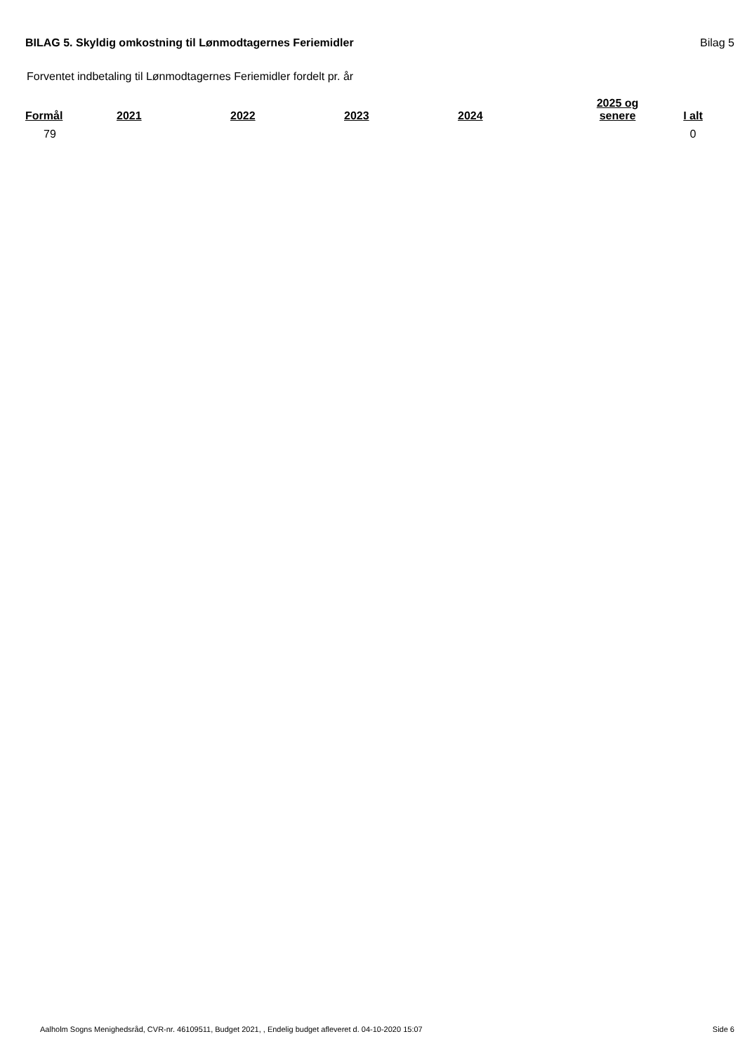BILAG 5. Skyldig omkostning til Lønmodtagernes Feriemidler Bilag 5
Forventet indbetaling til Lønmodtagernes Feriemidler fordelt pr. år
| Formål | 2021 | 2022 | 2023 | 2024 | 2025 og senere | I alt |
| --- | --- | --- | --- | --- | --- | --- |
| 79 | | | | | | 0 |
Aalholm Sogns Menighedsråd, CVR-nr. 46109511, Budget 2021, , Endelig budget afleveret d. 04-10-2020 15:07 Side 6